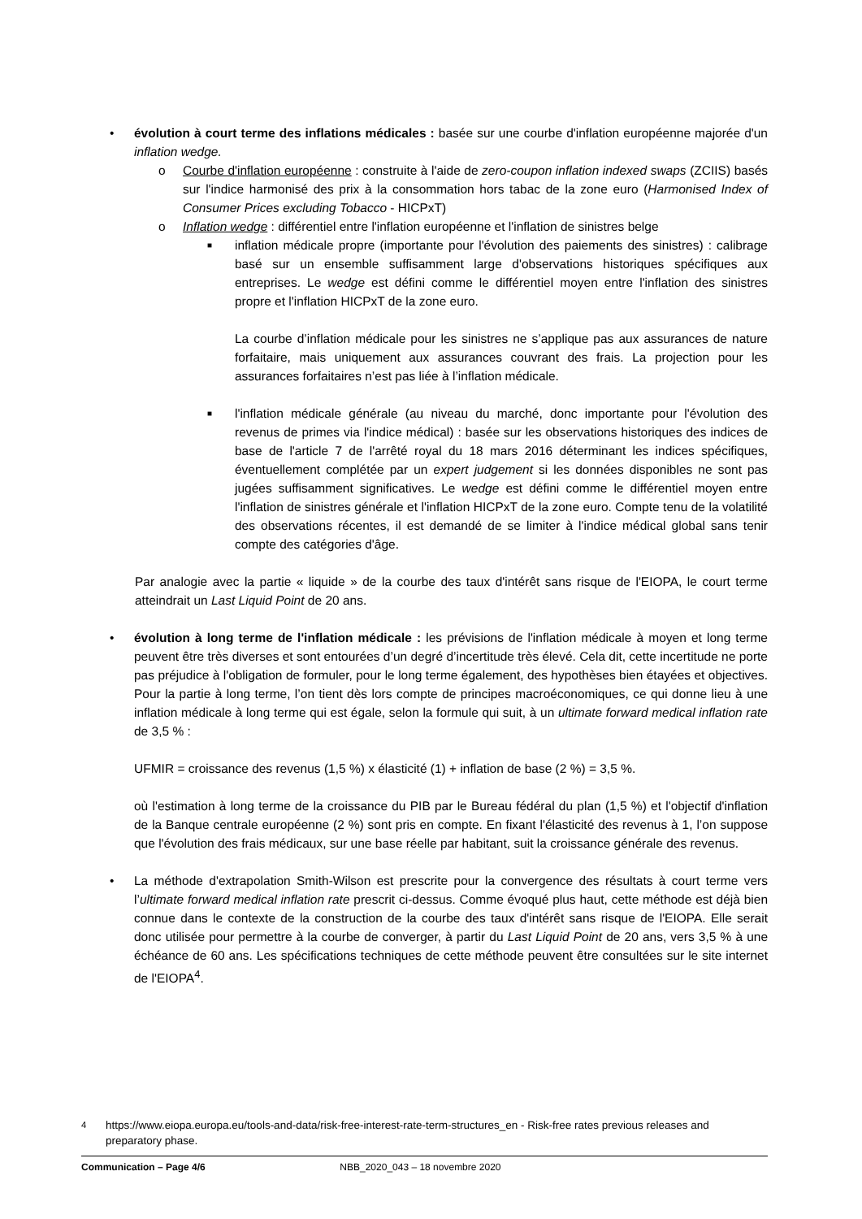• évolution à court terme des inflations médicales : basée sur une courbe d'inflation européenne majorée d'un inflation wedge.
o Courbe d'inflation européenne : construite à l'aide de zero-coupon inflation indexed swaps (ZCIIS) basés sur l'indice harmonisé des prix à la consommation hors tabac de la zone euro (Harmonised Index of Consumer Prices excluding Tobacco - HICPxT)
o Inflation wedge : différentiel entre l'inflation européenne et l'inflation de sinistres belge
■
inflation médicale propre (importante pour l'évolution des paiements des sinistres) : calibrage basé sur un ensemble suffisamment large d'observations historiques spécifiques aux entreprises. Le wedge est défini comme le différentiel moyen entre l'inflation des sinistres propre et l'inflation HICPxT de la zone euro.
La courbe d’inflation médicale pour les sinistres ne s’applique pas aux assurances de nature forfaitaire, mais uniquement aux assurances couvrant des frais. La projection pour les assurances forfaitaires n’est pas liée à l’inflation médicale.
■
l'inflation médicale générale (au niveau du marché, donc importante pour l'évolution des revenus de primes via l'indice médical) : basée sur les observations historiques des indices de base de l'article 7 de l'arrêté royal du 18 mars 2016 déterminant les indices spécifiques, éventuellement complétée par un expert judgement si les données disponibles ne sont pas jugées suffisamment significatives. Le wedge est défini comme le différentiel moyen entre l'inflation de sinistres générale et l'inflation HICPxT de la zone euro. Compte tenu de la volatilité des observations récentes, il est demandé de se limiter à l'indice médical global sans tenir compte des catégories d'âge.
Par analogie avec la partie « liquide » de la courbe des taux d'intérêt sans risque de l'EIOPA, le court terme atteindrait un Last Liquid Point de 20 ans.
• évolution à long terme de l'inflation médicale : les prévisions de l'inflation médicale à moyen et long terme peuvent être très diverses et sont entourées d’un degré d’incertitude très élevé. Cela dit, cette incertitude ne porte pas préjudice à l'obligation de formuler, pour le long terme également, des hypothèses bien étayées et objectives. Pour la partie à long terme, l’on tient dès lors compte de principes macroéconomiques, ce qui donne lieu à une inflation médicale à long terme qui est égale, selon la formule qui suit, à un ultimate forward medical inflation rate de 3,5 % :
UFMIR = croissance des revenus (1,5 %) x élasticité (1) + inflation de base (2 %) = 3,5 %.
où l'estimation à long terme de la croissance du PIB par le Bureau fédéral du plan (1,5 %) et l'objectif d'inflation de la Banque centrale européenne (2 %) sont pris en compte. En fixant l'élasticité des revenus à 1, l’on suppose que l'évolution des frais médicaux, sur une base réelle par habitant, suit la croissance générale des revenus.
• La méthode d'extrapolation Smith-Wilson est prescrite pour la convergence des résultats à court terme vers l’ultimate forward medical inflation rate prescrit ci-dessus. Comme évoqué plus haut, cette méthode est déjà bien connue dans le contexte de la construction de la courbe des taux d'intérêt sans risque de l'EIOPA. Elle serait donc utilisée pour permettre à la courbe de converger, à partir du Last Liquid Point de 20 ans, vers 3,5 % à une échéance de 60 ans. Les spécifications techniques de cette méthode peuvent être consultées sur le site internet de l'EIOPA<sup>4</sup>.
<sup>4</sup> https://www.eiopa.europa.eu/tools-and-data/risk-free-interest-rate-term-structures_en - Risk-free rates previous releases and preparatory phase.
Communication – Page 4/6 NBB_2020_043 – 18 novembre 2020